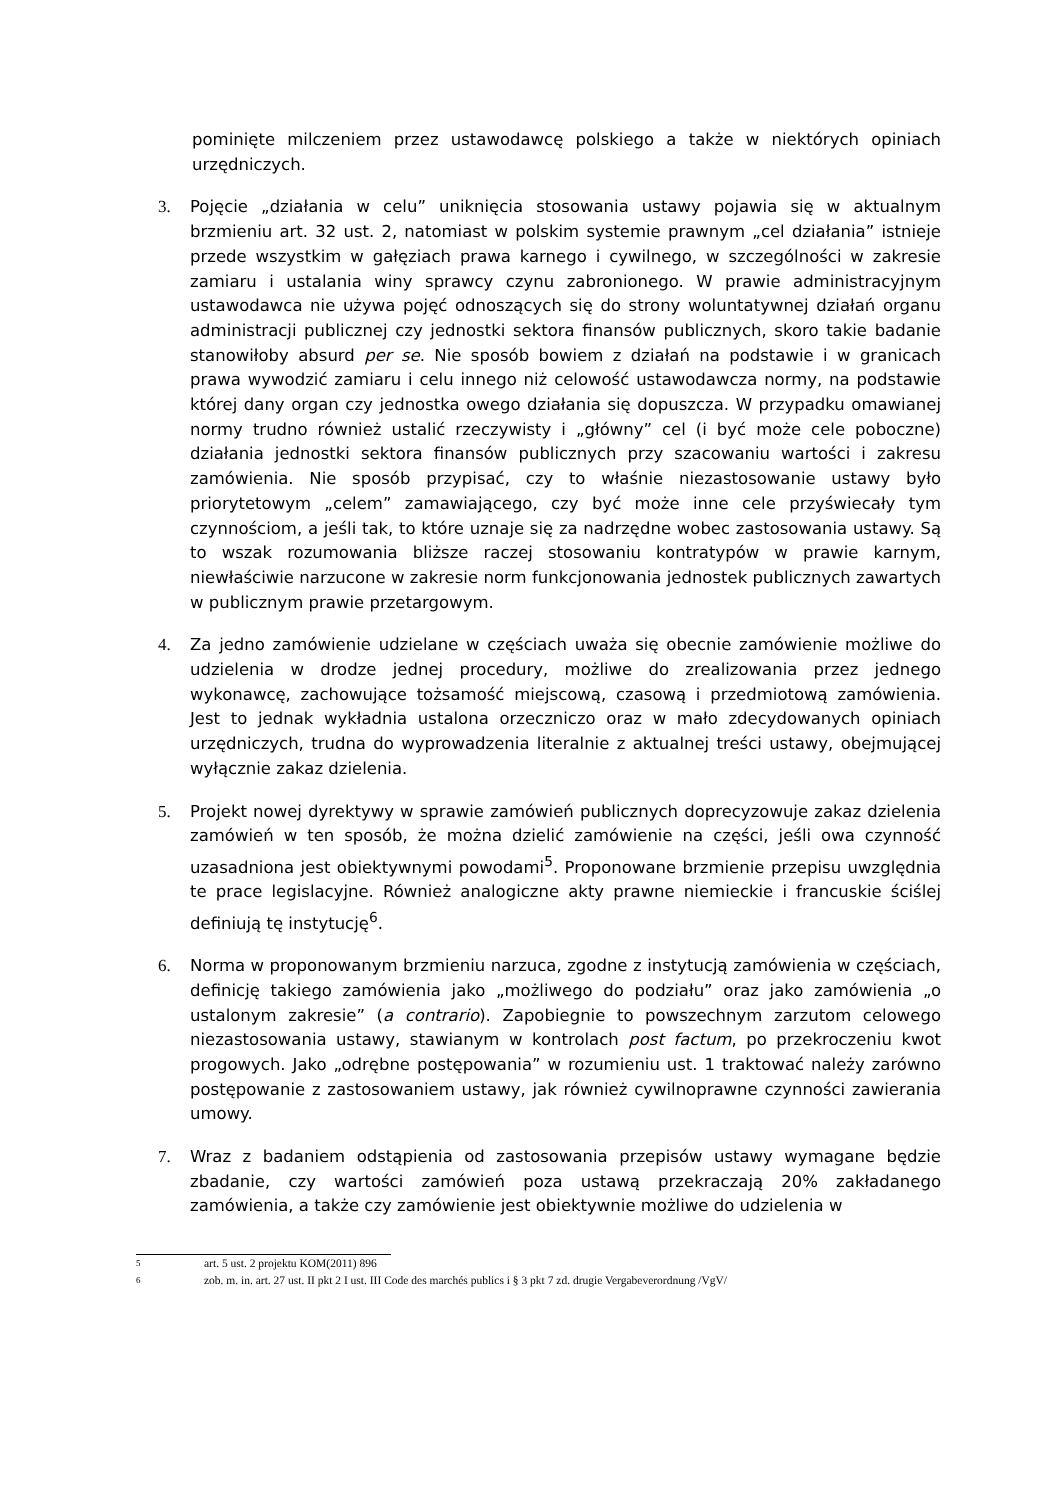pominięte milczeniem przez ustawodawcę polskiego a także w niektórych opiniach urzędniczych.
3. Pojęcie „działania w celu” uniknięcia stosowania ustawy pojawia się w aktualnym brzmieniu art. 32 ust. 2, natomiast w polskim systemie prawnym „cel działania” istnieje przede wszystkim w gałęziach prawa karnego i cywilnego, w szczególności w zakresie zamiaru i ustalania winy sprawcy czynu zabronionego. W prawie administracyjnym ustawodawca nie używa pojęć odnoszących się do strony woluntatywnej działań organu administracji publicznej czy jednostki sektora finansów publicznych, skoro takie badanie stanowiłoby absurd per se. Nie sposób bowiem z działań na podstawie i w granicach prawa wywodzić zamiaru i celu innego niż celowość ustawodawcza normy, na podstawie której dany organ czy jednostka owego działania się dopuszcza. W przypadku omawianej normy trudno również ustalić rzeczywisty i „główny” cel (i być może cele poboczne) działania jednostki sektora finansów publicznych przy szacowaniu wartości i zakresu zamówienia. Nie sposób przypisać, czy to właśnie niezastosowanie ustawy było priorytetowym „celem” zamawiającego, czy być może inne cele przyświecały tym czynnościom, a jeśli tak, to które uznaje się za nadrzędne wobec zastosowania ustawy. Są to wszak rozumowania bliższe raczej stosowaniu kontratypów w prawie karnym, niewłaściwie narzucone w zakresie norm funkcjonowania jednostek publicznych zawartych w publicznym prawie przetargowym.
4. Za jedno zamówienie udzielane w częściach uważa się obecnie zamówienie możliwe do udzielenia w drodze jednej procedury, możliwe do zrealizowania przez jednego wykonawcę, zachowujące tożsamość miejscową, czasową i przedmiotową zamówienia. Jest to jednak wykładnia ustalona orzeczniczo oraz w mało zdecydowanych opiniach urzędniczych, trudna do wyprowadzenia literalnie z aktualnej treści ustawy, obejmującej wyłącznie zakaz dzielenia.
5. Projekt nowej dyrektywy w sprawie zamówień publicznych doprecyzowuje zakaz dzielenia zamówień w ten sposób, że można dzielić zamówienie na części, jeśli owa czynność uzasadniona jest obiektywnymi powodami<sup>5</sup>. Proponowane brzmienie przepisu uwzględnia te prace legislacyjne. Również analogiczne akty prawne niemieckie i francuskie ściślej definiują tę instytucję<sup>6</sup>.
6. Norma w proponowanym brzmieniu narzuca, zgodne z instytucją zamówienia w częściach, definicję takiego zamówienia jako „możliwego do podziału” oraz jako zamówienia „o ustalonym zakresie” (a contrario). Zapobiegnie to powszechnym zarzutom celowego niezastosowania ustawy, stawianym w kontrolach post factum, po przekroczeniu kwot progowych. Jako „odrębne postępowania” w rozumieniu ust. 1 traktować należy zarówno postępowanie z zastosowaniem ustawy, jak również cywilnoprawne czynności zawierania umowy.
7. Wraz z badaniem odstąpienia od zastosowania przepisów ustawy wymagane będzie zbadanie, czy wartości zamówień poza ustawą przekraczają 20% zakładanego zamówienia, a także czy zamówienie jest obiektywnie możliwe do udzielenia w
5 art. 5 ust. 2 projektu KOM(2011) 896
6 zob. m. in. art. 27 ust. II pkt 2 I ust. III Code des marchés publics i § 3 pkt 7 zd. drugie Vergabeverordnung /VgV/